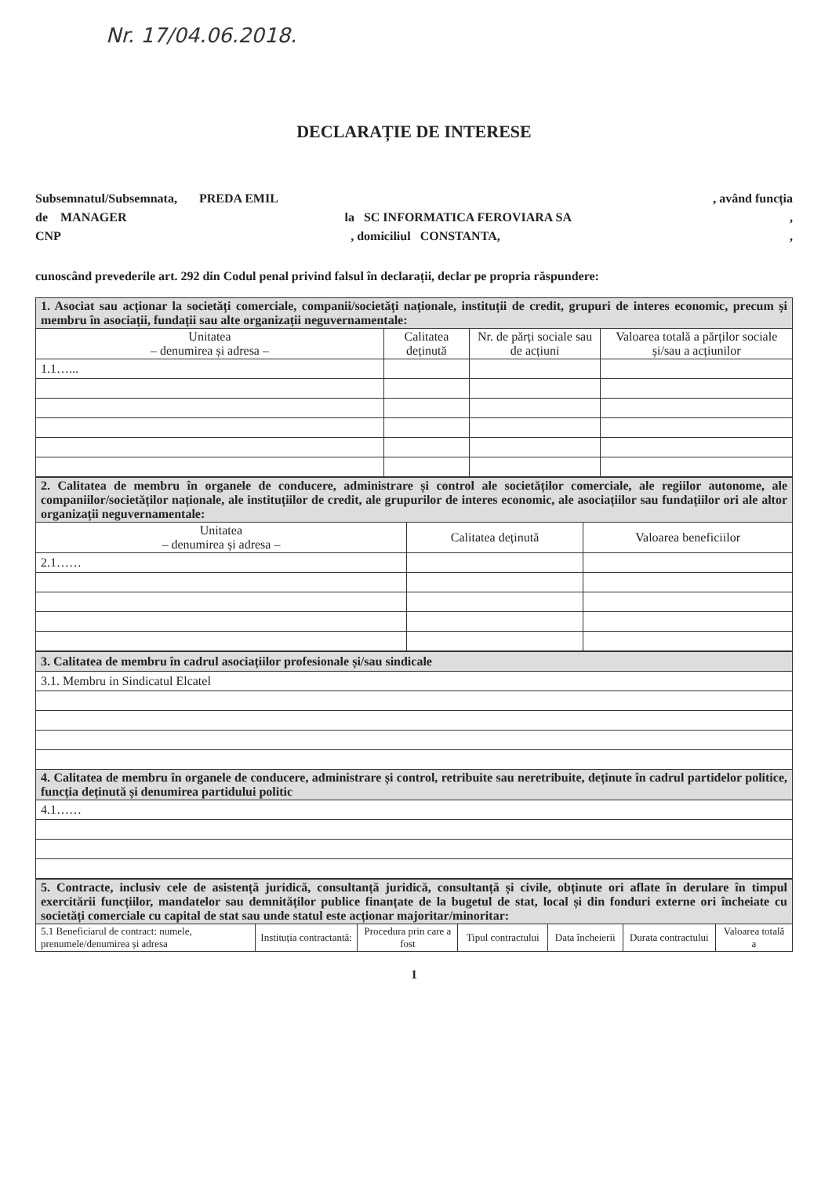Nr. 17/04.06.2018.
DECLARAȚIE DE INTERESE
Subsemnatul/Subsemnata, PREDA EMIL, având funcția
de MANAGER la SC INFORMATICA FEROVIARA SA,
CNP, domiciliul CONSTANTA,,
cunoscând prevederile art. 292 din Codul penal privind falsul în declarații, declar pe propria răspundere:
| 1. Asociat sau acționar la societăți comerciale, companii/societăți naționale, instituții de credit, grupuri de interes economic, precum și membru în asociații, fundații sau alte organizații neguvernamentale: | | | |
| --- | --- | --- | --- |
| Unitatea – denumirea și adresa – | Calitatea deținută | Nr. de părți sociale sau de acțiuni | Valoarea totală a părților sociale și/sau a acțiunilor |
| 1.1…... | | | |
| 2. Calitatea de membru în organele de conducere, administrare și control ale societăților comerciale, ale regiilor autonome, ale companiilor/societăților naționale, ale instituțiilor de credit, ale grupurilor de interes economic, ale asociațiilor sau fundațiilor ori ale altor organizații neguvernamentale: | | |
| --- | --- | --- |
| Unitatea – denumirea și adresa – | Calitatea deținută | Valoarea beneficiilor |
| 2.1…… | | |
| 3. Calitatea de membru în cadrul asociațiilor profesionale și/sau sindicale |
| --- |
| 3.1. Membru in Sindicatul Elcatel |
| 4. Calitatea de membru în organele de conducere, administrare și control, retribuite sau neretribuite, deținute în cadrul partidelor politice, funcția deținută și denumirea partidului politic |
| 4.1…… |
| 5. Contracte, inclusiv cele de asistență juridică, consultanță juridică, consultanță și civile, obținute ori aflate în derulare în timpul exercitării funcțiilor, mandatelor sau demnităților publice finanțate de la bugetul de stat, local și din fonduri externe ori încheiate cu societăți comerciale cu capital de stat sau unde statul este acționar majoritar/minoritar: | | | | | | |
| --- | --- | --- | --- | --- | --- | --- |
| 5.1 Beneficiarul de contract: numele, prenumele/denumirea și adresa | Instituția contractantă: | Procedura prin care a fost | Tipul contractului | Data încheierii | Durata contractului | Valoarea totală a |
1